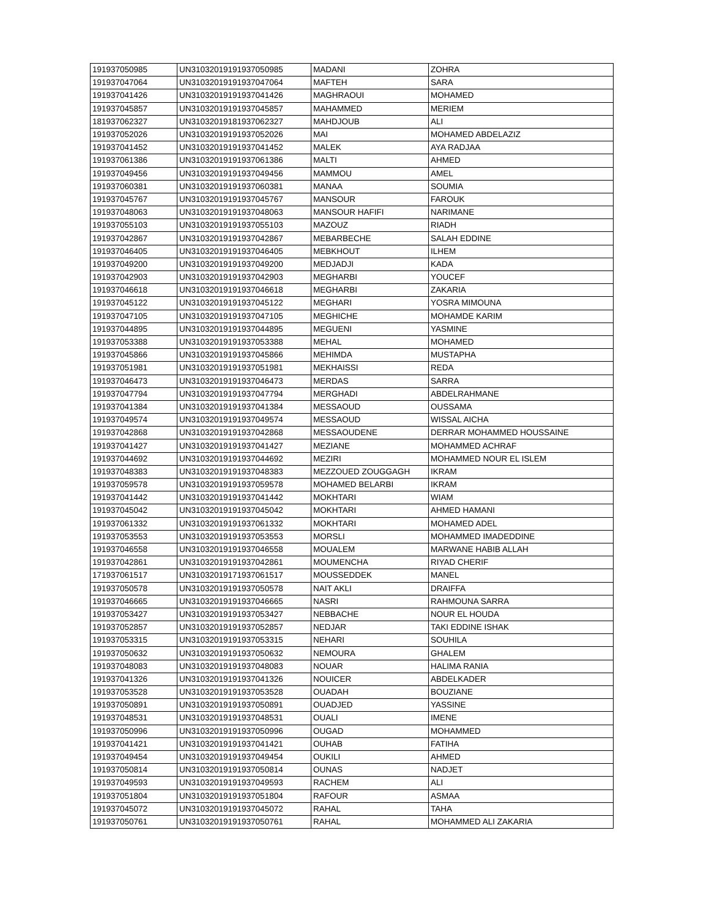| 191937050985 | UN31032019191937050985 | MADANI | ZOHRA |
| 191937047064 | UN31032019191937047064 | MAFTEH | SARA |
| 191937041426 | UN31032019191937041426 | MAGHRAOUI | MOHAMED |
| 191937045857 | UN31032019191937045857 | MAHAMMED | MERIEM |
| 181937062327 | UN31032019181937062327 | MAHDJOUB | ALI |
| 191937052026 | UN31032019191937052026 | MAI | MOHAMED ABDELAZIZ |
| 191937041452 | UN31032019191937041452 | MALEK | AYA RADJAA |
| 191937061386 | UN31032019191937061386 | MALTI | AHMED |
| 191937049456 | UN31032019191937049456 | MAMMOU | AMEL |
| 191937060381 | UN31032019191937060381 | MANAA | SOUMIA |
| 191937045767 | UN31032019191937045767 | MANSOUR | FAROUK |
| 191937048063 | UN31032019191937048063 | MANSOUR HAFIFI | NARIMANE |
| 191937055103 | UN31032019191937055103 | MAZOUZ | RIADH |
| 191937042867 | UN31032019191937042867 | MEBARBECHE | SALAH EDDINE |
| 191937046405 | UN31032019191937046405 | MEBKHOUT | ILHEM |
| 191937049200 | UN31032019191937049200 | MEDJADJI | KADA |
| 191937042903 | UN31032019191937042903 | MEGHARBI | YOUCEF |
| 191937046618 | UN31032019191937046618 | MEGHARBI | ZAKARIA |
| 191937045122 | UN31032019191937045122 | MEGHARI | YOSRA MIMOUNA |
| 191937047105 | UN31032019191937047105 | MEGHICHE | MOHAMDE KARIM |
| 191937044895 | UN31032019191937044895 | MEGUENI | YASMINE |
| 191937053388 | UN31032019191937053388 | MEHAL | MOHAMED |
| 191937045866 | UN31032019191937045866 | MEHIMDA | MUSTAPHA |
| 191937051981 | UN31032019191937051981 | MEKHAISSI | REDA |
| 191937046473 | UN31032019191937046473 | MERDAS | SARRA |
| 191937047794 | UN31032019191937047794 | MERGHADI | ABDELRAHMANE |
| 191937041384 | UN31032019191937041384 | MESSAOUD | OUSSAMA |
| 191937049574 | UN31032019191937049574 | MESSAOUD | WISSAL AICHA |
| 191937042868 | UN31032019191937042868 | MESSAOUDENE | DERRAR MOHAMMED HOUSSAINE |
| 191937041427 | UN31032019191937041427 | MEZIANE | MOHAMMED ACHRAF |
| 191937044692 | UN31032019191937044692 | MEZIRI | MOHAMMED NOUR EL ISLEM |
| 191937048383 | UN31032019191937048383 | MEZZOUED ZOUGGAGH | IKRAM |
| 191937059578 | UN31032019191937059578 | MOHAMED BELARBI | IKRAM |
| 191937041442 | UN31032019191937041442 | MOKHTARI | WIAM |
| 191937045042 | UN31032019191937045042 | MOKHTARI | AHMED HAMANI |
| 191937061332 | UN31032019191937061332 | MOKHTARI | MOHAMED ADEL |
| 191937053553 | UN31032019191937053553 | MORSLI | MOHAMMED IMADEDDINE |
| 191937046558 | UN31032019191937046558 | MOUALEM | MARWANE HABIB ALLAH |
| 191937042861 | UN31032019191937042861 | MOUMENCHA | RIYAD CHERIF |
| 171937061517 | UN31032019171937061517 | MOUSSEDDEK | MANEL |
| 191937050578 | UN31032019191937050578 | NAIT AKLI | DRAIFFA |
| 191937046665 | UN31032019191937046665 | NASRI | RAHMOUNA SARRA |
| 191937053427 | UN31032019191937053427 | NEBBACHE | NOUR EL HOUDA |
| 191937052857 | UN31032019191937052857 | NEDJAR | TAKI EDDINE ISHAK |
| 191937053315 | UN31032019191937053315 | NEHARI | SOUHILA |
| 191937050632 | UN31032019191937050632 | NEMOURA | GHALEM |
| 191937048083 | UN31032019191937048083 | NOUAR | HALIMA RANIA |
| 191937041326 | UN31032019191937041326 | NOUICER | ABDELKADER |
| 191937053528 | UN31032019191937053528 | OUADAH | BOUZIANE |
| 191937050891 | UN31032019191937050891 | OUADJED | YASSINE |
| 191937048531 | UN31032019191937048531 | OUALI | IMENE |
| 191937050996 | UN31032019191937050996 | OUGAD | MOHAMMED |
| 191937041421 | UN31032019191937041421 | OUHAB | FATIHA |
| 191937049454 | UN31032019191937049454 | OUKILI | AHMED |
| 191937050814 | UN31032019191937050814 | OUNAS | NADJET |
| 191937049593 | UN31032019191937049593 | RACHEM | ALI |
| 191937051804 | UN31032019191937051804 | RAFOUR | ASMAA |
| 191937045072 | UN31032019191937045072 | RAHAL | TAHA |
| 191937050761 | UN31032019191937050761 | RAHAL | MOHAMMED ALI ZAKARIA |